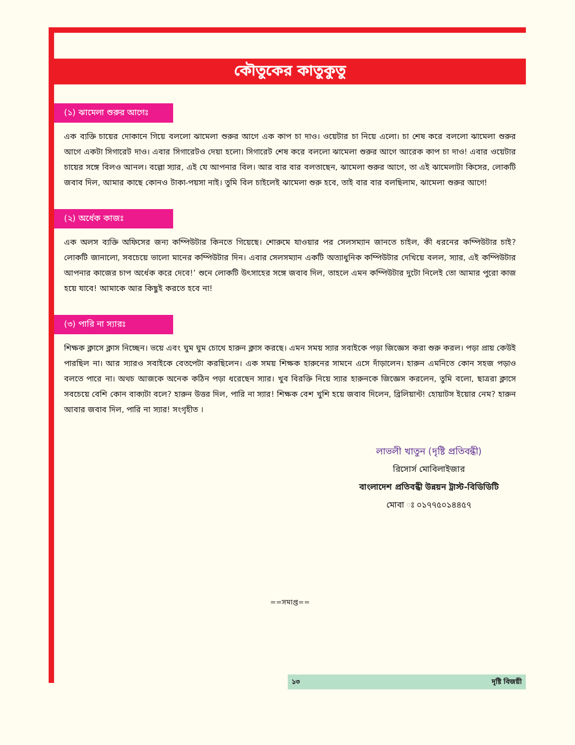কৌতুকের কাতুকুতু
(১) ঝামেলা শুরুর আগেঃ
এক ব্যক্তি চায়ের দোকানে গিয়ে বললো ঝামেলা শুরুর আগে এক কাপ চা দাও। ওয়েটার চা নিয়ে এলো। চা শেষ করে বললো ঝামেলা শুরুর আগে একটা সিগারেট দাও। এবার সিগারেটও দেয়া হলো। সিগারেট শেষ করে বললো ঝামেলা শুরুর আগে আরেক কাপ চা দাও! এবার ওয়েটার চায়ের সঙ্গে বিলও আনল। বল্লো স্যার, এই যে আপনার বিল। আর বার বার বলতাছেন, ঝামেলা শুরুর আগে, তা এই ঝামেলাটা কিসের, লোকটি জবাব দিল, আমার কাছে কোনও টাকা-পয়সা নাই। তুমি বিল চাইলেই ঝামেলা শুরু হবে, তাই বার বার বলছিলাম, ঝামেলা শুরুর আগে!
(২) অর্ধেক কাজঃ
এক অলস ব্যক্তি অফিসের জন্য কম্পিউটার কিনতে গিয়েছে। শোরুমে যাওয়ার পর সেলসম্যান জানতে চাইল, কী ধরনের কম্পিউটার চাই? লোকটি জানালো, সবচেয়ে ভালো মানের কম্পিউটার দিন। এবার সেলসম্যান একটি অত্যাধুনিক কম্পিউটার দেখিয়ে বলল, স্যার, এই কম্পিউটার আপনার কাজের চাপ অর্ধেক করে দেবে!’ শুনে লোকটি উৎসাহের সঙ্গে জবাব দিল, তাহলে এমন কম্পিউটার দুটো নিলেই তো আমার পুরো কাজ হয়ে যাবে! আমাকে আর কিছুই করতে হবে না!
(৩) পারি না স্যারঃ
শিক্ষক ক্লাসে ক্লাস নিচ্ছেন। ভয়ে এবং ঘুম ঘুম চোখে হারুন ক্লাস করছে। এমন সময় স্যার সবাইকে পড়া জিজ্ঞেস করা শুরু করল। পড়া প্রায় কেউই পারছিল না। আর স্যারও সবাইকে বেতপেটা করছিলেন। এক সময় শিক্ষক হারুনের সামনে এসে দাঁড়ালেন। হারুন এমনিতে কোন সহজ পড়াও বলতে পারে না। অথচ আজকে অনেক কঠিন পড়া ধরেছেন স্যার। খুব বিরক্তি নিয়ে স্যার হারুনকে জিজ্ঞেস করলেন, তুমি বলো, ছাত্ররা ক্লাসে সবচেয়ে বেশি কোন বাক্যটা বলে? হারুন উত্তর দিল, পারি না স্যার! শিক্ষক বেশ খুশি হয়ে জবাব দিলেন, ব্রিলিয়ান্ট! হোয়াটস ইয়োর নেম? হারুন আবার জবাব দিল, পারি না স্যার! সংগৃহীত ।
লাভলী খাতুন (দৃষ্টি প্রতিবন্ধী)
রিসোর্স মোবিলাইজার
বাংলাদেশ প্রতিবন্ধী উন্নয়ন ট্রাস্ট-বিডিডিটি
মোবা ঃ ০১৭৭৫০১৪৪৫৭
==সমাপ্ত==
১৩ দৃষ্টি বিজয়ী